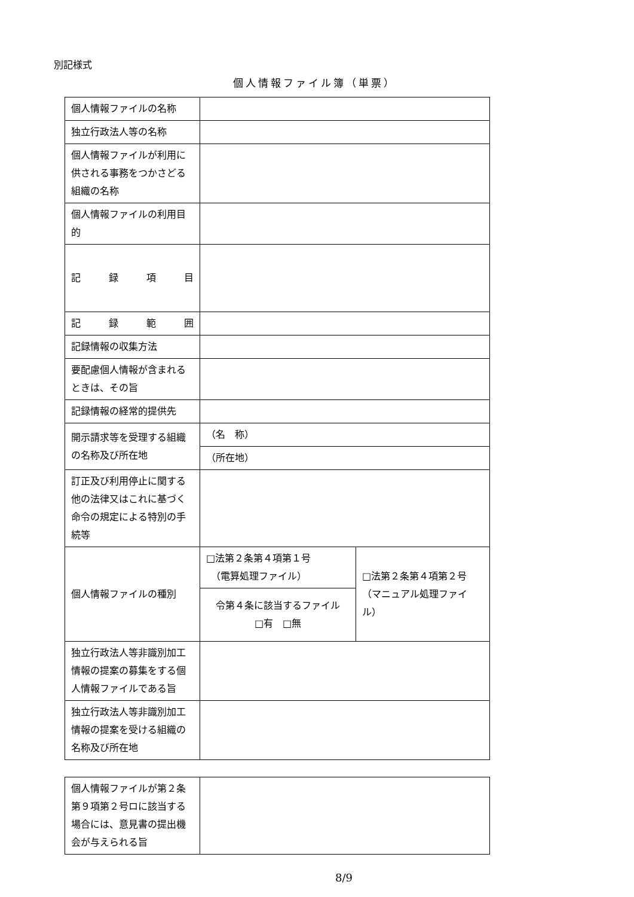別記様式
個人情報ファイル簿（単票）
| 個人情報ファイルの名称 | | |
| 独立行政法人等の名称 | | |
| 個人情報ファイルが利用に供される事務をつかさどる組織の名称 | | |
| 個人情報ファイルの利用目的 | | |
| 記 録 項 目 | | |
| 記 録 範 囲 | | |
| 記録情報の収集方法 | | |
| 要配慮個人情報が含まれるときは、その旨 | | |
| 記録情報の経常的提供先 | | |
| 開示請求等を受理する組織の名称及び所在地 | （名 称） | |
| | （所在地） | |
| 訂正及び利用停止に関する他の法律又はこれに基づく命令の規定による特別の手続等 | | |
| 個人情報ファイルの種別 | □法第２条第４項第１号 （電算処理ファイル） | □法第２条第４項第２号 （マニュアル処理ファイル） |
| | 令第４条に該当するファイル □有 □無 | |
| 独立行政法人等非識別加工情報の提案の募集をする個人情報ファイルである旨 | | |
| 独立行政法人等非識別加工情報の提案を受ける組織の名称及び所在地 | | |
| 個人情報ファイルが第２条第９項第２号ロに該当する場合には、意見書の提出機会が与えられる旨 | |
8/9